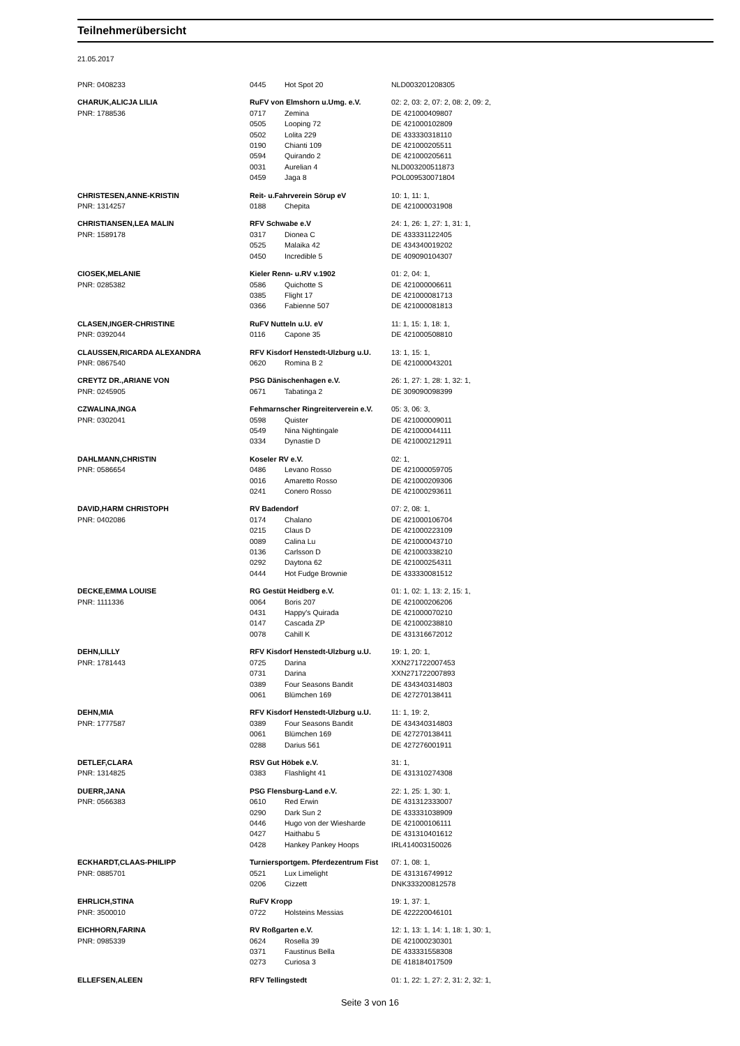Teilnehmerübersicht
21.05.2017
| PNR: 0408233 | 0445 | Hot Spot 20 | NLD003201208305 |
| CHARUK,ALICJA LILIA | RuFV von Elmshorn u.Umg. e.V. | | 02: 2, 03: 2, 07: 2, 08: 2, 09: 2, |
| PNR: 1788536 | 0717 | Zemina | DE 421000409807 |
| | 0505 | Looping 72 | DE 421000102809 |
| | 0502 | Lolita 229 | DE 433330318110 |
| | 0190 | Chianti 109 | DE 421000205511 |
| | 0594 | Quirando 2 | DE 421000205611 |
| | 0031 | Aurelian 4 | NLD003200511873 |
| | 0459 | Jaga 8 | POL009530071804 |
| CHRISTESEN,ANNE-KRISTIN | Reit- u.Fahrverein Sörup eV | | 10: 1, 11: 1, |
| PNR: 1314257 | 0188 | Chepita | DE 421000031908 |
| CHRISTIANSEN,LEA MALIN | RFV Schwabe e.V | | 24: 1, 26: 1, 27: 1, 31: 1, |
| PNR: 1589178 | 0317 | Dionea C | DE 433331122405 |
| | 0525 | Malaika 42 | DE 434340019202 |
| | 0450 | Incredible 5 | DE 409090104307 |
| CIOSEK,MELANIE | Kieler Renn- u.RV v.1902 | | 01: 2, 04: 1, |
| PNR: 0285382 | 0586 | Quichotte S | DE 421000006611 |
| | 0385 | Flight 17 | DE 421000081713 |
| | 0366 | Fabienne 507 | DE 421000081813 |
| CLASEN,INGER-CHRISTINE | RuFV Nutteln u.U. eV | | 11: 1, 15: 1, 18: 1, |
| PNR: 0392044 | 0116 | Capone 35 | DE 421000508810 |
| CLAUSSEN,RICARDA ALEXANDRA | RFV Kisdorf Henstedt-Ulzburg u.U. | | 13: 1, 15: 1, |
| PNR: 0867540 | 0620 | Romina B 2 | DE 421000043201 |
| CREYTZ DR.,ARIANE VON | PSG Dänischenhagen e.V. | | 26: 1, 27: 1, 28: 1, 32: 1, |
| PNR: 0245905 | 0671 | Tabatinga 2 | DE 309090098399 |
| CZWALINA,INGA | Fehmarnscher Ringreiterverein e.V. | | 05: 3, 06: 3, |
| PNR: 0302041 | 0598 | Quister | DE 421000009011 |
| | 0549 | Nina Nightingale | DE 421000044111 |
| | 0334 | Dynastie D | DE 421000212911 |
| DAHLMANN,CHRISTIN | Koseler RV e.V. | | 02: 1, |
| PNR: 0586654 | 0486 | Levano Rosso | DE 421000059705 |
| | 0016 | Amaretto Rosso | DE 421000209306 |
| | 0241 | Conero Rosso | DE 421000293611 |
| DAVID,HARM CHRISTOPH | RV Badendorf | | 07: 2, 08: 1, |
| PNR: 0402086 | 0174 | Chalano | DE 421000106704 |
| | 0215 | Claus D | DE 421000223109 |
| | 0089 | Calina Lu | DE 421000043710 |
| | 0136 | Carlsson D | DE 421000338210 |
| | 0292 | Daytona 62 | DE 421000254311 |
| | 0444 | Hot Fudge Brownie | DE 433330081512 |
| DECKE,EMMA LOUISE | RG Gestüt Heidberg e.V. | | 01: 1, 02: 1, 13: 2, 15: 1, |
| PNR: 1111336 | 0064 | Boris 207 | DE 421000206206 |
| | 0431 | Happy's Quirada | DE 421000070210 |
| | 0147 | Cascada ZP | DE 421000238810 |
| | 0078 | Cahill K | DE 431316672012 |
| DEHN,LILLY | RFV Kisdorf Henstedt-Ulzburg u.U. | | 19: 1, 20: 1, |
| PNR: 1781443 | 0725 | Darina | XXN271722007453 |
| | 0731 | Darina | XXN271722007893 |
| | 0389 | Four Seasons Bandit | DE 434340314803 |
| | 0061 | Blümchen 169 | DE 427270138411 |
| DEHN,MIA | RFV Kisdorf Henstedt-Ulzburg u.U. | | 11: 1, 19: 2, |
| PNR: 1777587 | 0389 | Four Seasons Bandit | DE 434340314803 |
| | 0061 | Blümchen 169 | DE 427270138411 |
| | 0288 | Darius 561 | DE 427276001911 |
| DETLEF,CLARA | RSV Gut Höbek e.V. | | 31: 1, |
| PNR: 1314825 | 0383 | Flashlight 41 | DE 431310274308 |
| DUERR,JANA | PSG Flensburg-Land e.V. | | 22: 1, 25: 1, 30: 1, |
| PNR: 0566383 | 0610 | Red Erwin | DE 431312333007 |
| | 0290 | Dark Sun 2 | DE 433331038909 |
| | 0446 | Hugo von der Wiesharde | DE 421000106111 |
| | 0427 | Haithabu 5 | DE 431310401612 |
| | 0428 | Hankey Pankey Hoops | IRL414003150026 |
| ECKHARDT,CLAAS-PHILIPP | Turniersportgem. Pferdezentrum Fist | | 07: 1, 08: 1, |
| PNR: 0885701 | 0521 | Lux Limelight | DE 431316749912 |
| | 0206 | Cizzett | DNK333200812578 |
| EHRLICH,STINA | RuFV Kropp | | 19: 1, 37: 1, |
| PNR: 3500010 | 0722 | Holsteins Messias | DE 422220046101 |
| EICHHORN,FARINA | RV Roßgarten e.V. | | 12: 1, 13: 1, 14: 1, 18: 1, 30: 1, |
| PNR: 0985339 | 0624 | Rosella 39 | DE 421000230301 |
| | 0371 | Faustinus Bella | DE 433331558308 |
| | 0273 | Curiosa 3 | DE 418184017509 |
| ELLEFSEN,ALEEN | RFV Tellingstedt | | 01: 1, 22: 1, 27: 2, 31: 2, 32: 1, |
Seite 3 von 16